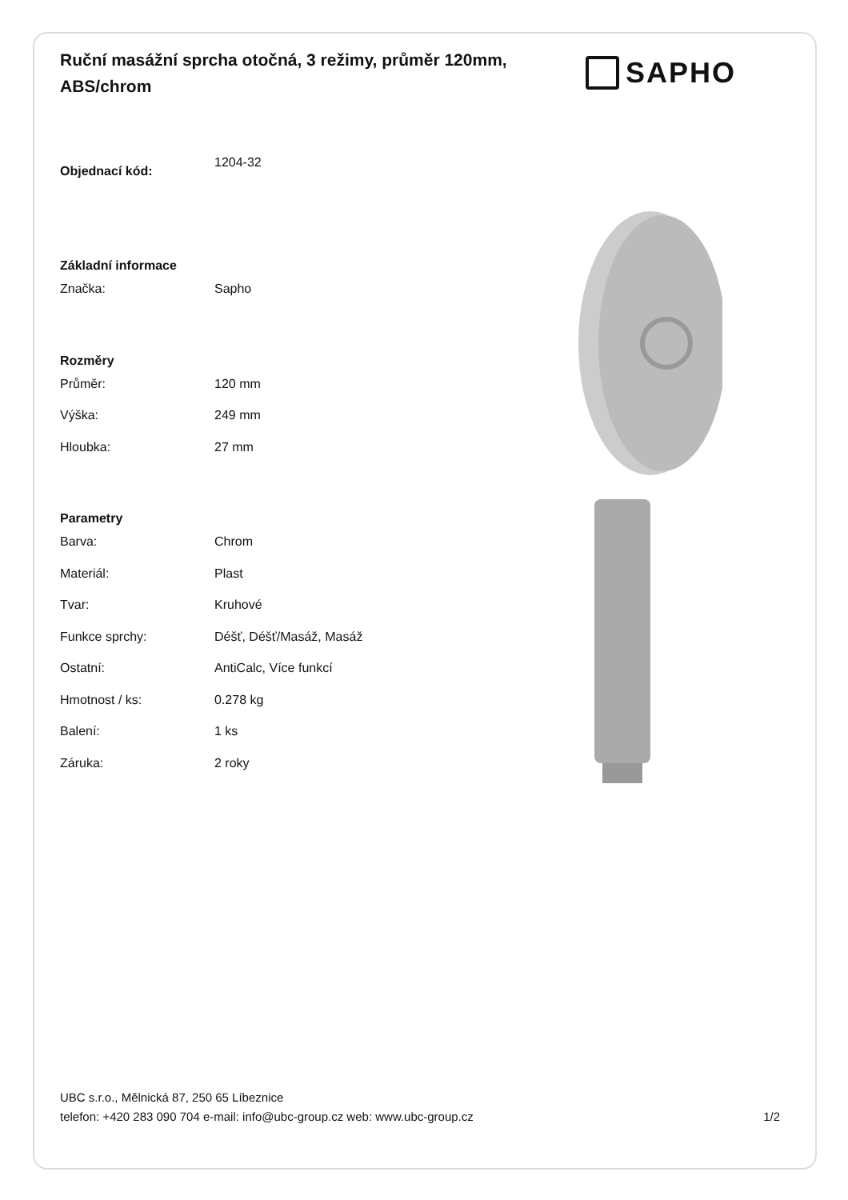Ruční masážní sprcha otočná, 3 režimy, průměr 120mm, ABS/chrom
SAPHO
| Objednací kód: | 1204-32 |
| Základní informace | |
| Značka: | Sapho |
| Rozměry | |
| Průměr: | 120 mm |
| Výška: | 249 mm |
| Hloubka: | 27 mm |
| Parametry | |
| Barva: | Chrom |
| Materiál: | Plast |
| Tvar: | Kruhové |
| Funkce sprchy: | Déšť, Déšť/Masáž, Masáž |
| Ostatní: | AntiCalc, Více funkcí |
| Hmotnost / ks: | 0.278 kg |
| Balení: | 1 ks |
| Záruka: | 2 roky |
UBC s.r.o., Mělnická 87, 250 65 Líbeznice
telefon: +420 283 090 704 e-mail: info@ubc-group.cz web: www.ubc-group.cz 1/2